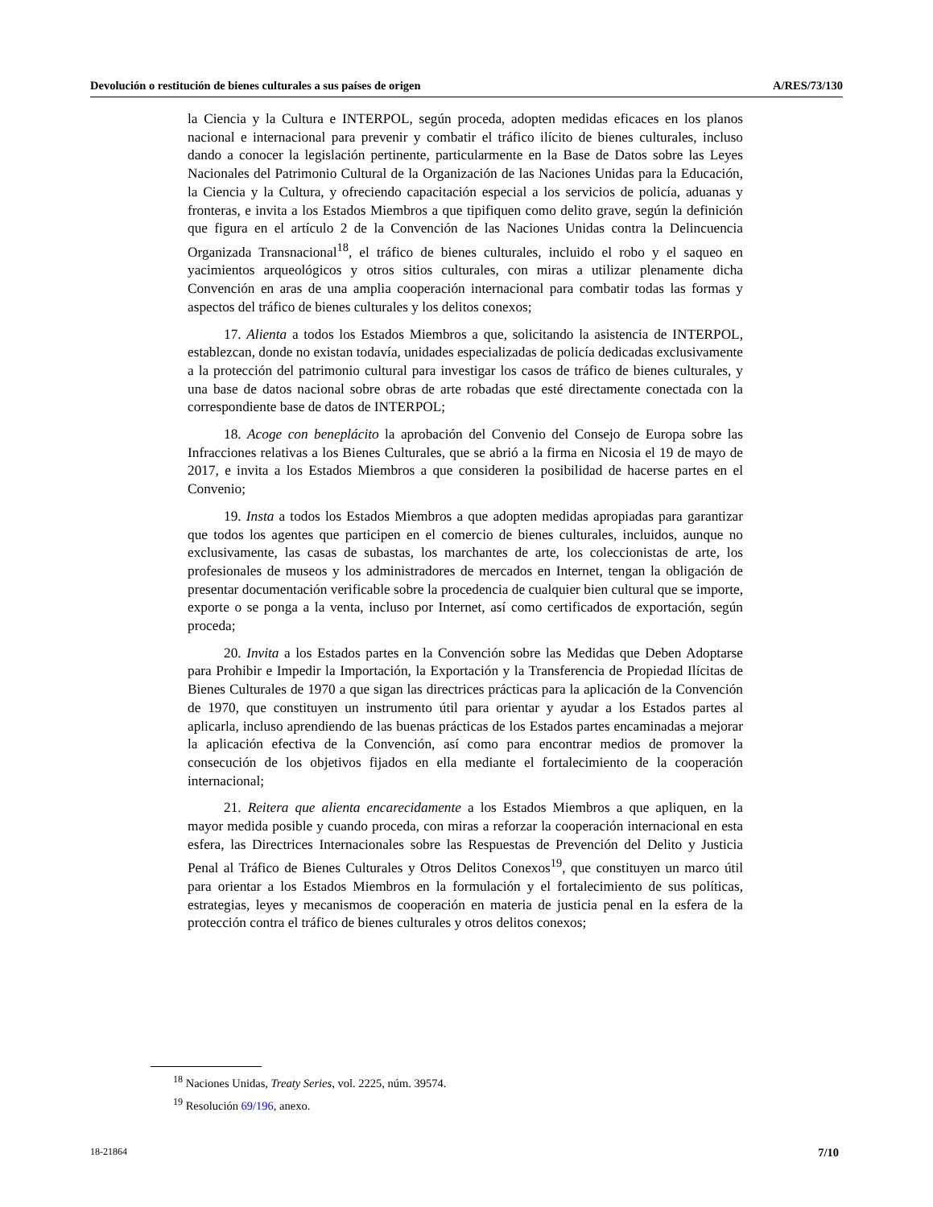Devolución o restitución de bienes culturales a sus países de origen A/RES/73/130
la Ciencia y la Cultura e INTERPOL, según proceda, adopten medidas eficaces en los planos nacional e internacional para prevenir y combatir el tráfico ilícito de bienes culturales, incluso dando a conocer la legislación pertinente, particularmente en la Base de Datos sobre las Leyes Nacionales del Patrimonio Cultural de la Organización de las Naciones Unidas para la Educación, la Ciencia y la Cultura, y ofreciendo capacitación especial a los servicios de policía, aduanas y fronteras, e invita a los Estados Miembros a que tipifiquen como delito grave, según la definición que figura en el artículo 2 de la Convención de las Naciones Unidas contra la Delincuencia Organizada Transnacional<sup>18</sup>, el tráfico de bienes culturales, incluido el robo y el saqueo en yacimientos arqueológicos y otros sitios culturales, con miras a utilizar plenamente dicha Convención en aras de una amplia cooperación internacional para combatir todas las formas y aspectos del tráfico de bienes culturales y los delitos conexos;
17. Alienta a todos los Estados Miembros a que, solicitando la asistencia de INTERPOL, establezcan, donde no existan todavía, unidades especializadas de policía dedicadas exclusivamente a la protección del patrimonio cultural para investigar los casos de tráfico de bienes culturales, y una base de datos nacional sobre obras de arte robadas que esté directamente conectada con la correspondiente base de datos de INTERPOL;
18. Acoge con beneplácito la aprobación del Convenio del Consejo de Europa sobre las Infracciones relativas a los Bienes Culturales, que se abrió a la firma en Nicosia el 19 de mayo de 2017, e invita a los Estados Miembros a que consideren la posibilidad de hacerse partes en el Convenio;
19. Insta a todos los Estados Miembros a que adopten medidas apropiadas para garantizar que todos los agentes que participen en el comercio de bienes culturales, incluidos, aunque no exclusivamente, las casas de subastas, los marchantes de arte, los coleccionistas de arte, los profesionales de museos y los administradores de mercados en Internet, tengan la obligación de presentar documentación verificable sobre la procedencia de cualquier bien cultural que se importe, exporte o se ponga a la venta, incluso por Internet, así como certificados de exportación, según proceda;
20. Invita a los Estados partes en la Convención sobre las Medidas que Deben Adoptarse para Prohibir e Impedir la Importación, la Exportación y la Transferencia de Propiedad Ilícitas de Bienes Culturales de 1970 a que sigan las directrices prácticas para la aplicación de la Convención de 1970, que constituyen un instrumento útil para orientar y ayudar a los Estados partes al aplicarla, incluso aprendiendo de las buenas prácticas de los Estados partes encaminadas a mejorar la aplicación efectiva de la Convención, así como para encontrar medios de promover la consecución de los objetivos fijados en ella mediante el fortalecimiento de la cooperación internacional;
21. Reitera que alienta encarecidamente a los Estados Miembros a que apliquen, en la mayor medida posible y cuando proceda, con miras a reforzar la cooperación internacional en esta esfera, las Directrices Internacionales sobre las Respuestas de Prevención del Delito y Justicia Penal al Tráfico de Bienes Culturales y Otros Delitos Conexos<sup>19</sup>, que constituyen un marco útil para orientar a los Estados Miembros en la formulación y el fortalecimiento de sus políticas, estrategias, leyes y mecanismos de cooperación en materia de justicia penal en la esfera de la protección contra el tráfico de bienes culturales y otros delitos conexos;
<sup>18</sup> Naciones Unidas, Treaty Series, vol. 2225, núm. 39574.
<sup>19</sup> Resolución 69/196, anexo.
18-21864 7/10